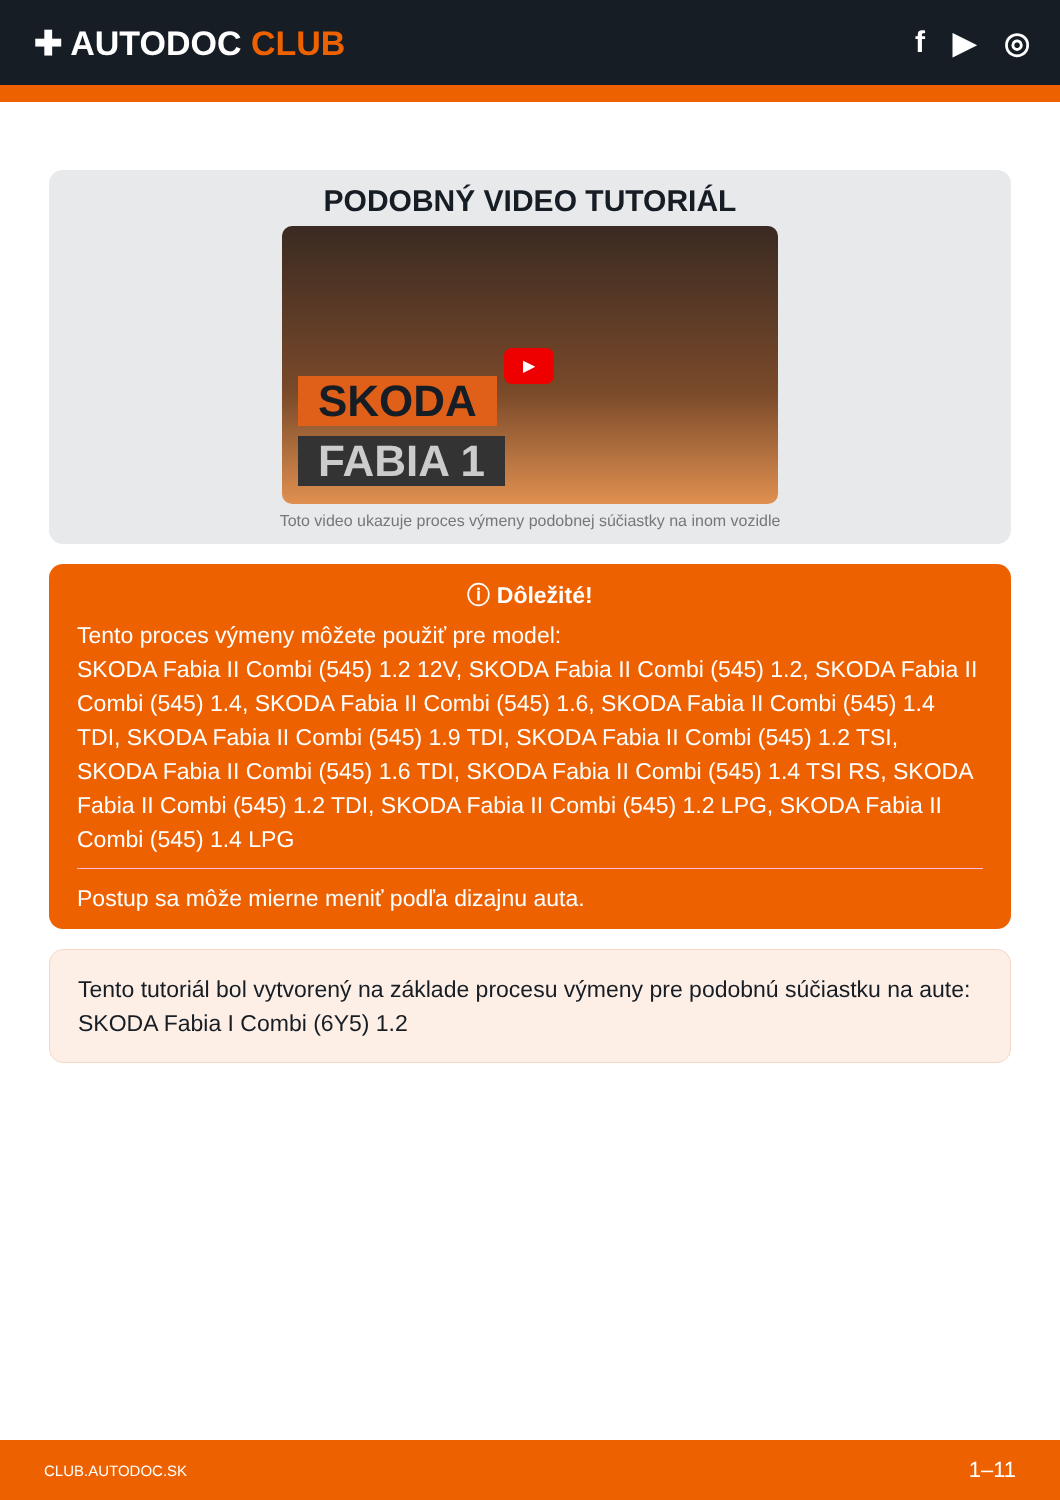✚ AUTODOC CLUB f ▶ ◎
PODOBNÝ VIDEO TUTORIÁL
SKODA
FABIA 1
▶
Toto video ukazuje proces výmeny podobnej súčiastky na inom vozidle
ⓘ Dôležité!
Tento proces výmeny môžete použiť pre model:
SKODA Fabia II Combi (545) 1.2 12V, SKODA Fabia II Combi (545) 1.2, SKODA Fabia II Combi (545) 1.4, SKODA Fabia II Combi (545) 1.6, SKODA Fabia II Combi (545) 1.4 TDI, SKODA Fabia II Combi (545) 1.9 TDI, SKODA Fabia II Combi (545) 1.2 TSI, SKODA Fabia II Combi (545) 1.6 TDI, SKODA Fabia II Combi (545) 1.4 TSI RS, SKODA Fabia II Combi (545) 1.2 TDI, SKODA Fabia II Combi (545) 1.2 LPG, SKODA Fabia II Combi (545) 1.4 LPG
Postup sa môže mierne meniť podľa dizajnu auta.
Tento tutoriál bol vytvorený na základe procesu výmeny pre podobnú súčiastku na aute: SKODA Fabia I Combi (6Y5) 1.2
CLUB.AUTODOC.SK 1–11